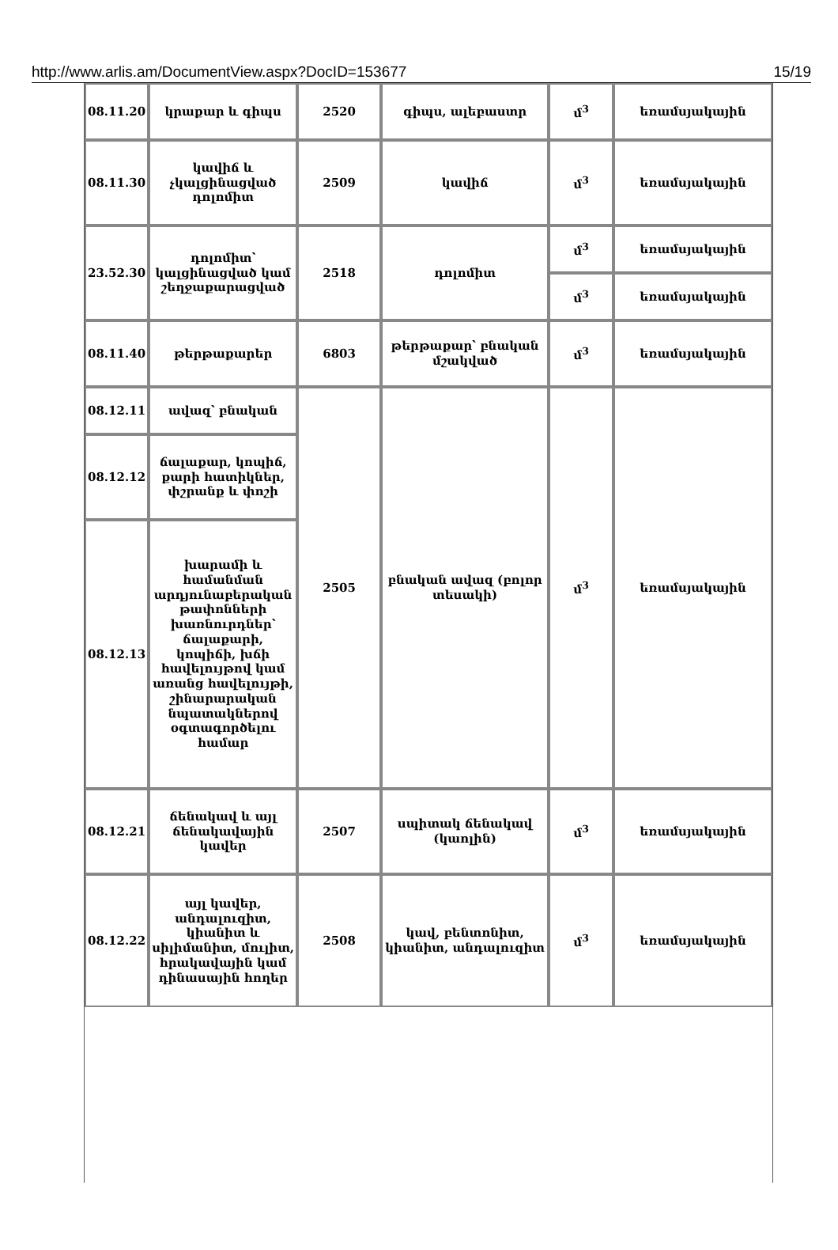http://www.arlis.am/DocumentView.aspx?DocID=153677 15/19
| 08.11.20 | կրաքար և գիպս | 2520 | գիպս, ալեբաստր | մ<sup>3</sup> | եռամսյակային |
| 08.11.30 | կավիճ և չկալցինացված դոլոմիտ | 2509 | կավիճ | մ<sup>3</sup> | եռամսյակային |
| 23.52.30 | դոլոմիտ՝ կալցինացված կամ շեղջաքարացված | 2518 | դոլոմիտ | մ<sup>3</sup> | եռամսյակային |
| | | | | մ<sup>3</sup> | եռամսյակային |
| 08.11.40 | թերթաքարեր | 6803 | թերթաքար՝ բնական մշակված | մ<sup>3</sup> | եռամսյակային |
| 08.12.11 | ավազ՝ բնական | 2505 | բնական ավազ (բոլոր տեսակի) | մ<sup>3</sup> | եռամսյակային |
| 08.12.12 | ճալաքար, կոպիճ, քարի հատիկներ, փշրանք և փոշի | | | | |
| 08.12.13 | խարամի և համանման արդյունաբերական թափոնների խառնուրդներ՝ ճալաքարի, կոպիճի, խճի հավելույթով կամ առանց հավելույթի, շինարարական նպատակներով օգտագործելու համար | | | | |
| 08.12.21 | ճենակավ և այլ ճենակավային կավեր | 2507 | սպիտակ ճենակավ (կաոլին) | մ<sup>3</sup> | եռամսյակային |
| 08.12.22 | այլ կավեր, անդալուզիտ, կիանիտ և սիլիմանիտ, մուլիտ, հրակավային կամ դինասային հողեր | 2508 | կավ, բենտոնիտ, կիանիտ, անդալուզիտ | մ<sup>3</sup> | եռամսյակային |